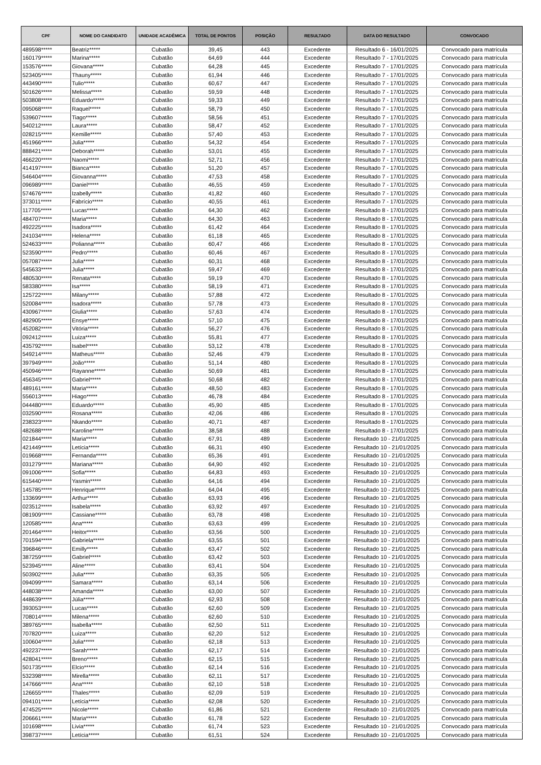| CPF | NOME DO CANDIDATO | UNIDADE ACADÊMICA | TOTAL DE PONTOS | POSIÇÃO | RESULTADO | DATA DO RESULTADO | CONVOCADO |
| --- | --- | --- | --- | --- | --- | --- | --- |
| 489598***** | Beatriz***** | Cubatão | 39,45 | 443 | Excedente | Resultado 6 - 16/01/2025 | Convocado para matrícula |
| 160179***** | Marina***** | Cubatão | 64,69 | 444 | Excedente | Resultado 7 - 17/01/2025 | Convocado para matrícula |
| 153576***** | Giovana***** | Cubatão | 64,28 | 445 | Excedente | Resultado 7 - 17/01/2025 | Convocado para matrícula |
| 523405***** | Thauny***** | Cubatão | 61,94 | 446 | Excedente | Resultado 7 - 17/01/2025 | Convocado para matrícula |
| 443490***** | Tulio***** | Cubatão | 60,67 | 447 | Excedente | Resultado 7 - 17/01/2025 | Convocado para matrícula |
| 501626***** | Melissa***** | Cubatão | 59,59 | 448 | Excedente | Resultado 7 - 17/01/2025 | Convocado para matrícula |
| 503808***** | Eduardo***** | Cubatão | 59,33 | 449 | Excedente | Resultado 7 - 17/01/2025 | Convocado para matrícula |
| 095068***** | Raquel***** | Cubatão | 58,79 | 450 | Excedente | Resultado 7 - 17/01/2025 | Convocado para matrícula |
| 539607***** | Tiago***** | Cubatão | 58,56 | 451 | Excedente | Resultado 7 - 17/01/2025 | Convocado para matrícula |
| 540212***** | Laura***** | Cubatão | 58,47 | 452 | Excedente | Resultado 7 - 17/01/2025 | Convocado para matrícula |
| 028215***** | Kemille***** | Cubatão | 57,40 | 453 | Excedente | Resultado 7 - 17/01/2025 | Convocado para matrícula |
| 451966***** | Julia***** | Cubatão | 54,32 | 454 | Excedente | Resultado 7 - 17/01/2025 | Convocado para matrícula |
| 888421***** | Deborah***** | Cubatão | 53,01 | 455 | Excedente | Resultado 7 - 17/01/2025 | Convocado para matrícula |
| 466220***** | Naomi***** | Cubatão | 52,71 | 456 | Excedente | Resultado 7 - 17/01/2025 | Convocado para matrícula |
| 414197***** | Bianca***** | Cubatão | 51,20 | 457 | Excedente | Resultado 7 - 17/01/2025 | Convocado para matrícula |
| 546404***** | Giovanna***** | Cubatão | 47,53 | 458 | Excedente | Resultado 7 - 17/01/2025 | Convocado para matrícula |
| 096989***** | Daniel***** | Cubatão | 46,55 | 459 | Excedente | Resultado 7 - 17/01/2025 | Convocado para matrícula |
| 574676***** | Izabelly***** | Cubatão | 41,82 | 460 | Excedente | Resultado 7 - 17/01/2025 | Convocado para matrícula |
| 373011***** | Fabrício***** | Cubatão | 40,55 | 461 | Excedente | Resultado 7 - 17/01/2025 | Convocado para matrícula |
| 117705***** | Lucas***** | Cubatão | 64,30 | 462 | Excedente | Resultado 8 - 17/01/2025 | Convocado para matrícula |
| 484707***** | Maria***** | Cubatão | 64,30 | 463 | Excedente | Resultado 8 - 17/01/2025 | Convocado para matrícula |
| 492225***** | Isadora***** | Cubatão | 61,42 | 464 | Excedente | Resultado 8 - 17/01/2025 | Convocado para matrícula |
| 241034***** | Helena***** | Cubatão | 61,18 | 465 | Excedente | Resultado 8 - 17/01/2025 | Convocado para matrícula |
| 524633***** | Polianna***** | Cubatão | 60,47 | 466 | Excedente | Resultado 8 - 17/01/2025 | Convocado para matrícula |
| 523590***** | Pedro***** | Cubatão | 60,46 | 467 | Excedente | Resultado 8 - 17/01/2025 | Convocado para matrícula |
| 057087***** | Julia***** | Cubatão | 60,31 | 468 | Excedente | Resultado 8 - 17/01/2025 | Convocado para matrícula |
| 545633***** | Julia***** | Cubatão | 59,47 | 469 | Excedente | Resultado 8 - 17/01/2025 | Convocado para matrícula |
| 480530***** | Renata***** | Cubatão | 59,19 | 470 | Excedente | Resultado 8 - 17/01/2025 | Convocado para matrícula |
| 583380***** | Isa***** | Cubatão | 58,19 | 471 | Excedente | Resultado 8 - 17/01/2025 | Convocado para matrícula |
| 125722***** | Milany***** | Cubatão | 57,88 | 472 | Excedente | Resultado 8 - 17/01/2025 | Convocado para matrícula |
| 520084***** | Isadora***** | Cubatão | 57,78 | 473 | Excedente | Resultado 8 - 17/01/2025 | Convocado para matrícula |
| 430967***** | Giulia***** | Cubatão | 57,63 | 474 | Excedente | Resultado 8 - 17/01/2025 | Convocado para matrícula |
| 482905***** | Ensye***** | Cubatão | 57,10 | 475 | Excedente | Resultado 8 - 17/01/2025 | Convocado para matrícula |
| 452082***** | Vitória***** | Cubatão | 56,27 | 476 | Excedente | Resultado 8 - 17/01/2025 | Convocado para matrícula |
| 092412***** | Luiza***** | Cubatão | 55,81 | 477 | Excedente | Resultado 8 - 17/01/2025 | Convocado para matrícula |
| 435792***** | Isabel***** | Cubatão | 53,12 | 478 | Excedente | Resultado 8 - 17/01/2025 | Convocado para matrícula |
| 549214***** | Matheus***** | Cubatão | 52,46 | 479 | Excedente | Resultado 8 - 17/01/2025 | Convocado para matrícula |
| 397949***** | João***** | Cubatão | 51,14 | 480 | Excedente | Resultado 8 - 17/01/2025 | Convocado para matrícula |
| 450946***** | Rayanne***** | Cubatão | 50,69 | 481 | Excedente | Resultado 8 - 17/01/2025 | Convocado para matrícula |
| 456345***** | Gabriel***** | Cubatão | 50,68 | 482 | Excedente | Resultado 8 - 17/01/2025 | Convocado para matrícula |
| 489161***** | Maria***** | Cubatão | 48,50 | 483 | Excedente | Resultado 8 - 17/01/2025 | Convocado para matrícula |
| 556013***** | Hiago***** | Cubatão | 46,78 | 484 | Excedente | Resultado 8 - 17/01/2025 | Convocado para matrícula |
| 044480***** | Eduardo***** | Cubatão | 45,90 | 485 | Excedente | Resultado 8 - 17/01/2025 | Convocado para matrícula |
| 032590***** | Rosana***** | Cubatão | 42,06 | 486 | Excedente | Resultado 8 - 17/01/2025 | Convocado para matrícula |
| 238323***** | Nkando***** | Cubatão | 40,71 | 487 | Excedente | Resultado 8 - 17/01/2025 | Convocado para matrícula |
| 482688***** | Karoline***** | Cubatão | 38,58 | 488 | Excedente | Resultado 8 - 17/01/2025 | Convocado para matrícula |
| 021844***** | Maria***** | Cubatão | 67,91 | 489 | Excedente | Resultado 10 - 21/01/2025 | Convocado para matrícula |
| 421449***** | Letícia***** | Cubatão | 66,31 | 490 | Excedente | Resultado 10 - 21/01/2025 | Convocado para matrícula |
| 019668***** | Fernanda***** | Cubatão | 65,36 | 491 | Excedente | Resultado 10 - 21/01/2025 | Convocado para matrícula |
| 031279***** | Mariana***** | Cubatão | 64,90 | 492 | Excedente | Resultado 10 - 21/01/2025 | Convocado para matrícula |
| 091006***** | Sofia***** | Cubatão | 64,83 | 493 | Excedente | Resultado 10 - 21/01/2025 | Convocado para matrícula |
| 615440***** | Yasmin***** | Cubatão | 64,16 | 494 | Excedente | Resultado 10 - 21/01/2025 | Convocado para matrícula |
| 145785***** | Henrique***** | Cubatão | 64,04 | 495 | Excedente | Resultado 10 - 21/01/2025 | Convocado para matrícula |
| 133699***** | Arthur***** | Cubatão | 63,93 | 496 | Excedente | Resultado 10 - 21/01/2025 | Convocado para matrícula |
| 023512***** | Isabela***** | Cubatão | 63,92 | 497 | Excedente | Resultado 10 - 21/01/2025 | Convocado para matrícula |
| 081909***** | Cassiane***** | Cubatão | 63,78 | 498 | Excedente | Resultado 10 - 21/01/2025 | Convocado para matrícula |
| 120585***** | Ana***** | Cubatão | 63,63 | 499 | Excedente | Resultado 10 - 21/01/2025 | Convocado para matrícula |
| 201464***** | Heitor***** | Cubatão | 63,56 | 500 | Excedente | Resultado 10 - 21/01/2025 | Convocado para matrícula |
| 701594***** | Gabriela***** | Cubatão | 63,55 | 501 | Excedente | Resultado 10 - 21/01/2025 | Convocado para matrícula |
| 396846***** | Emilly***** | Cubatão | 63,47 | 502 | Excedente | Resultado 10 - 21/01/2025 | Convocado para matrícula |
| 387259***** | Gabriel***** | Cubatão | 63,42 | 503 | Excedente | Resultado 10 - 21/01/2025 | Convocado para matrícula |
| 523945***** | Aline***** | Cubatão | 63,41 | 504 | Excedente | Resultado 10 - 21/01/2025 | Convocado para matrícula |
| 503902***** | Julia***** | Cubatão | 63,35 | 505 | Excedente | Resultado 10 - 21/01/2025 | Convocado para matrícula |
| 094099***** | Samara***** | Cubatão | 63,14 | 506 | Excedente | Resultado 10 - 21/01/2025 | Convocado para matrícula |
| 448038***** | Amanda***** | Cubatão | 63,00 | 507 | Excedente | Resultado 10 - 21/01/2025 | Convocado para matrícula |
| 448639***** | Júlia***** | Cubatão | 62,93 | 508 | Excedente | Resultado 10 - 21/01/2025 | Convocado para matrícula |
| 393053***** | Lucas***** | Cubatão | 62,60 | 509 | Excedente | Resultado 10 - 21/01/2025 | Convocado para matrícula |
| 708014***** | Milena***** | Cubatão | 62,60 | 510 | Excedente | Resultado 10 - 21/01/2025 | Convocado para matrícula |
| 389765***** | Isabella***** | Cubatão | 62,50 | 511 | Excedente | Resultado 10 - 21/01/2025 | Convocado para matrícula |
| 707820***** | Luiza***** | Cubatão | 62,20 | 512 | Excedente | Resultado 10 - 21/01/2025 | Convocado para matrícula |
| 100604***** | Julia***** | Cubatão | 62,18 | 513 | Excedente | Resultado 10 - 21/01/2025 | Convocado para matrícula |
| 492237***** | Sarah***** | Cubatão | 62,17 | 514 | Excedente | Resultado 10 - 21/01/2025 | Convocado para matrícula |
| 428041***** | Breno***** | Cubatão | 62,15 | 515 | Excedente | Resultado 10 - 21/01/2025 | Convocado para matrícula |
| 501735***** | Elcio***** | Cubatão | 62,14 | 516 | Excedente | Resultado 10 - 21/01/2025 | Convocado para matrícula |
| 532398***** | Mirella***** | Cubatão | 62,11 | 517 | Excedente | Resultado 10 - 21/01/2025 | Convocado para matrícula |
| 147666***** | Ana***** | Cubatão | 62,10 | 518 | Excedente | Resultado 10 - 21/01/2025 | Convocado para matrícula |
| 126655***** | Thales***** | Cubatão | 62,09 | 519 | Excedente | Resultado 10 - 21/01/2025 | Convocado para matrícula |
| 094101***** | Letícia***** | Cubatão | 62,08 | 520 | Excedente | Resultado 10 - 21/01/2025 | Convocado para matrícula |
| 474525***** | Nicole***** | Cubatão | 61,86 | 521 | Excedente | Resultado 10 - 21/01/2025 | Convocado para matrícula |
| 206661***** | Maria***** | Cubatão | 61,78 | 522 | Excedente | Resultado 10 - 21/01/2025 | Convocado para matrícula |
| 101698***** | Livia***** | Cubatão | 61,74 | 523 | Excedente | Resultado 10 - 21/01/2025 | Convocado para matrícula |
| 398737***** | Letícia***** | Cubatão | 61,51 | 524 | Excedente | Resultado 10 - 21/01/2025 | Convocado para matrícula |